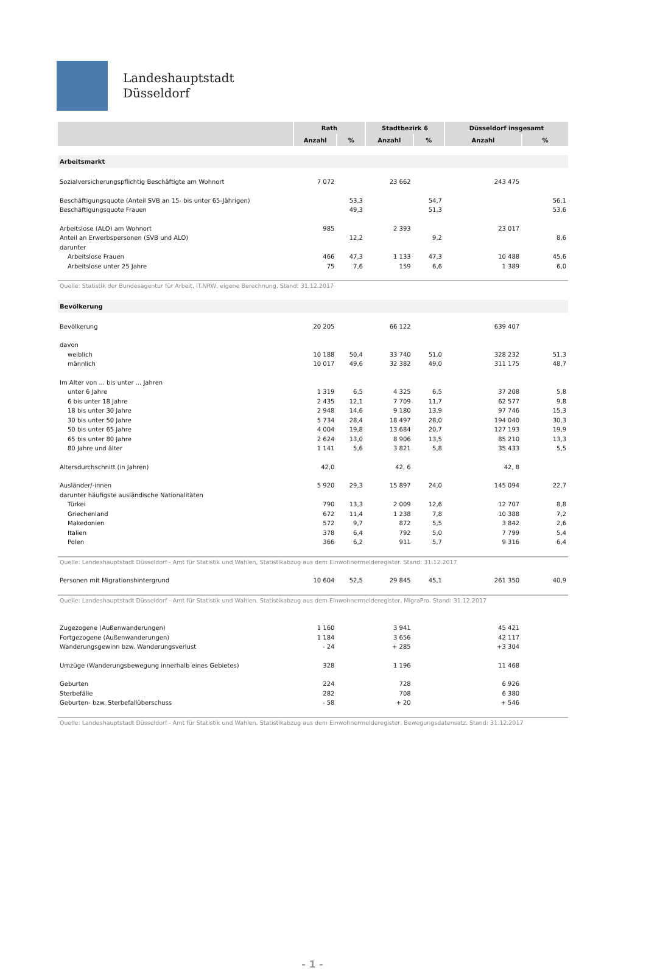Landeshauptstadt
Düsseldorf
| | Rath | | Stadtbezirk 6 | | Düsseldorf insgesamt | |
| --- | --- | --- | --- | --- | --- | --- |
| | Anzahl | % | Anzahl | % | Anzahl | % |
| Arbeitsmarkt | | | | | | |
| Sozialversicherungspflichtig Beschäftigte am Wohnort | 7 072 | | 23 662 | | 243 475 | |
| Beschäftigungsquote (Anteil SVB an 15- bis unter 65-Jährigen) | | 53,3 | | 54,7 | | 56,1 |
| Beschäftigungsquote Frauen | | 49,3 | | 51,3 | | 53,6 |
| Arbeitslose (ALO) am Wohnort | 985 | | 2 393 | | 23 017 | |
| Anteil an Erwerbspersonen (SVB und ALO) | | 12,2 | | 9,2 | | 8,6 |
| darunter | | | | | | |
| Arbeitslose Frauen | 466 | 47,3 | 1 133 | 47,3 | 10 488 | 45,6 |
| Arbeitslose unter 25 Jahre | 75 | 7,6 | 159 | 6,6 | 1 389 | 6,0 |
| Quelle: Statistik der Bundesagentur für Arbeit, IT.NRW, eigene Berechnung. Stand: 31.12.2017 | | | | | | |
| Bevölkerung | | | | | | |
| Bevölkerung | 20 205 | | 66 122 | | 639 407 | |
| davon | | | | | | |
| weiblich | 10 188 | 50,4 | 33 740 | 51,0 | 328 232 | 51,3 |
| männlich | 10 017 | 49,6 | 32 382 | 49,0 | 311 175 | 48,7 |
| Im Alter von ... bis unter ... Jahren | | | | | | |
| unter 6 Jahre | 1 319 | 6,5 | 4 325 | 6,5 | 37 208 | 5,8 |
| 6 bis unter 18 Jahre | 2 435 | 12,1 | 7 709 | 11,7 | 62 577 | 9,8 |
| 18 bis unter 30 Jahre | 2 948 | 14,6 | 9 180 | 13,9 | 97 746 | 15,3 |
| 30 bis unter 50 Jahre | 5 734 | 28,4 | 18 497 | 28,0 | 194 040 | 30,3 |
| 50 bis unter 65 Jahre | 4 004 | 19,8 | 13 684 | 20,7 | 127 193 | 19,9 |
| 65 bis unter 80 Jahre | 2 624 | 13,0 | 8 906 | 13,5 | 85 210 | 13,3 |
| 80 Jahre und älter | 1 141 | 5,6 | 3 821 | 5,8 | 35 433 | 5,5 |
| Altersdurchschnitt (in Jahren) | 42,0 | | 42, 6 | | 42, 8 | |
| Ausländer/-innen | 5 920 | 29,3 | 15 897 | 24,0 | 145 094 | 22,7 |
| darunter häufigste ausländische Nationalitäten | | | | | | |
| Türkei | 790 | 13,3 | 2 009 | 12,6 | 12 707 | 8,8 |
| Griechenland | 672 | 11,4 | 1 238 | 7,8 | 10 388 | 7,2 |
| Makedonien | 572 | 9,7 | 872 | 5,5 | 3 842 | 2,6 |
| Italien | 378 | 6,4 | 792 | 5,0 | 7 799 | 5,4 |
| Polen | 366 | 6,2 | 911 | 5,7 | 9 316 | 6,4 |
| Quelle: Landeshauptstadt Düsseldorf - Amt für Statistik und Wahlen, Statistikabzug aus dem Einwohnermelderegister. Stand: 31.12.2017 | | | | | | |
| Personen mit Migrationshintergrund | 10 604 | 52,5 | 29 845 | 45,1 | 261 350 | 40,9 |
| Quelle: Landeshauptstadt Düsseldorf - Amt für Statistik und Wahlen. Statistikabzug aus dem Einwohnermelderegister, MigraPro. Stand: 31.12.2017 | | | | | | |
| Zugezogene (Außenwanderungen) | 1 160 | | 3 941 | | 45 421 | |
| Fortgezogene (Außenwanderungen) | 1 184 | | 3 656 | | 42 117 | |
| Wanderungsgewinn bzw. Wanderungsverlust | - 24 | | + 285 | | +3 304 | |
| Umzüge (Wanderungsbewegung innerhalb eines Gebietes) | 328 | | 1 196 | | 11 468 | |
| Geburten | 224 | | 728 | | 6 926 | |
| Sterbefälle | 282 | | 708 | | 6 380 | |
| Geburten- bzw. Sterbefallüberschuss | - 58 | | + 20 | | + 546 | |
| Quelle: Landeshauptstadt Düsseldorf - Amt für Statistik und Wahlen. Statistikabzug aus dem Einwohnermelderegister, Bewegungsdatensatz. Stand: 31.12.2017 | | | | | | |
- 1 -